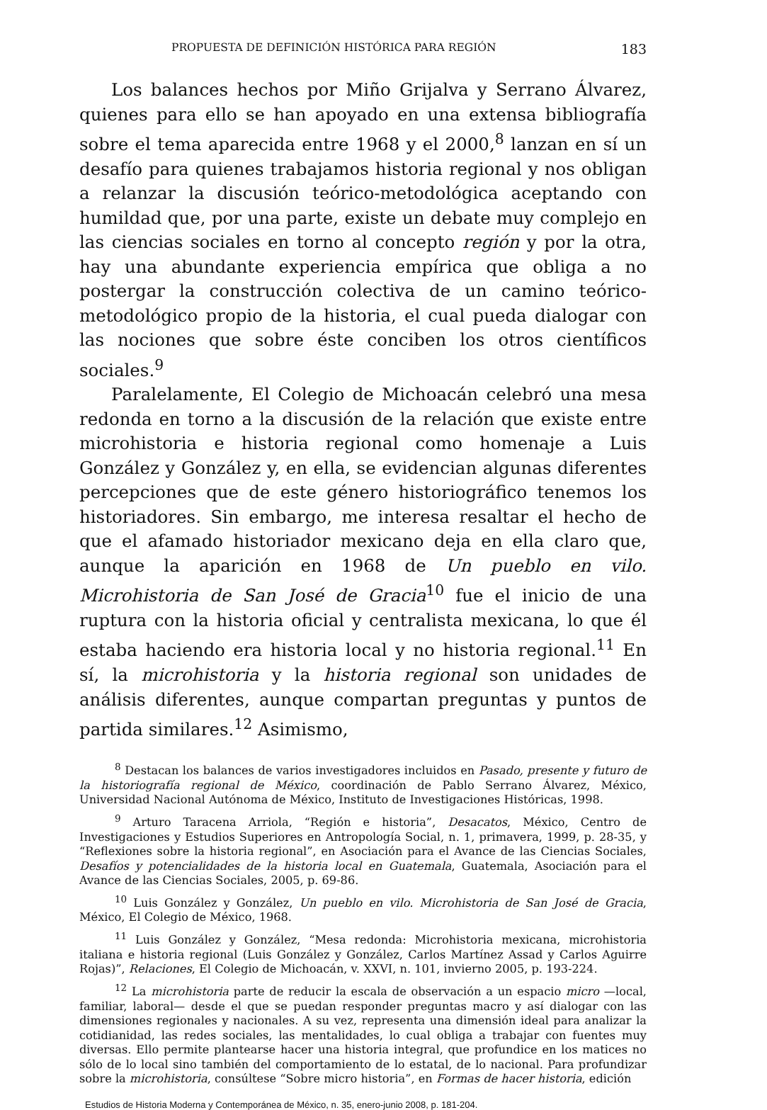PROPUESTA DE DEFINICIÓN HISTÓRICA PARA REGIÓN 183
Los balances hechos por Miño Grijalva y Serrano Álvarez, quienes para ello se han apoyado en una extensa bibliografía sobre el tema aparecida entre 1968 y el 2000,<sup>8</sup> lanzan en sí un desafío para quienes trabajamos historia regional y nos obligan a relanzar la discusión teórico-metodológica aceptando con humildad que, por una parte, existe un debate muy complejo en las ciencias sociales en torno al concepto región y por la otra, hay una abundante experiencia empírica que obliga a no postergar la construcción colectiva de un camino teórico-metodológico propio de la historia, el cual pueda dialogar con las nociones que sobre éste conciben los otros científicos sociales.<sup>9</sup>
Paralelamente, El Colegio de Michoacán celebró una mesa redonda en torno a la discusión de la relación que existe entre microhistoria e historia regional como homenaje a Luis González y González y, en ella, se evidencian algunas diferentes percepciones que de este género historiográfico tenemos los historiadores. Sin embargo, me interesa resaltar el hecho de que el afamado historiador mexicano deja en ella claro que, aunque la aparición en 1968 de Un pueblo en vilo. Microhistoria de San José de Gracia<sup>10</sup> fue el inicio de una ruptura con la historia oficial y centralista mexicana, lo que él estaba haciendo era historia local y no historia regional.<sup>11</sup> En sí, la microhistoria y la historia regional son unidades de análisis diferentes, aunque compartan preguntas y puntos de partida similares.<sup>12</sup> Asimismo,
<sup>8</sup> Destacan los balances de varios investigadores incluidos en Pasado, presente y futuro de la historiografía regional de México, coordinación de Pablo Serrano Álvarez, México, Universidad Nacional Autónoma de México, Instituto de Investigaciones Históricas, 1998.
<sup>9</sup> Arturo Taracena Arriola, “Región e historia”, Desacatos, México, Centro de Investigaciones y Estudios Superiores en Antropología Social, n. 1, primavera, 1999, p. 28-35, y “Reflexiones sobre la historia regional”, en Asociación para el Avance de las Ciencias Sociales, Desafíos y potencialidades de la historia local en Guatemala, Guatemala, Asociación para el Avance de las Ciencias Sociales, 2005, p. 69-86.
<sup>10</sup> Luis González y González, Un pueblo en vilo. Microhistoria de San José de Gracia, México, El Colegio de México, 1968.
<sup>11</sup> Luis González y González, “Mesa redonda: Microhistoria mexicana, microhistoria italiana e historia regional (Luis González y González, Carlos Martínez Assad y Carlos Aguirre Rojas)”, Relaciones, El Colegio de Michoacán, v. XXVI, n. 101, invierno 2005, p. 193-224.
<sup>12</sup> La microhistoria parte de reducir la escala de observación a un espacio micro —local, familiar, laboral— desde el que se puedan responder preguntas macro y así dialogar con las dimensiones regionales y nacionales. A su vez, representa una dimensión ideal para analizar la cotidianidad, las redes sociales, las mentalidades, lo cual obliga a trabajar con fuentes muy diversas. Ello permite plantearse hacer una historia integral, que profundice en los matices no sólo de lo local sino también del comportamiento de lo estatal, de lo nacional. Para profundizar sobre la microhistoria, consúltese “Sobre micro historia”, en Formas de hacer historia, edición
Estudios de Historia Moderna y Contemporánea de México, n. 35, enero-junio 2008, p. 181-204.